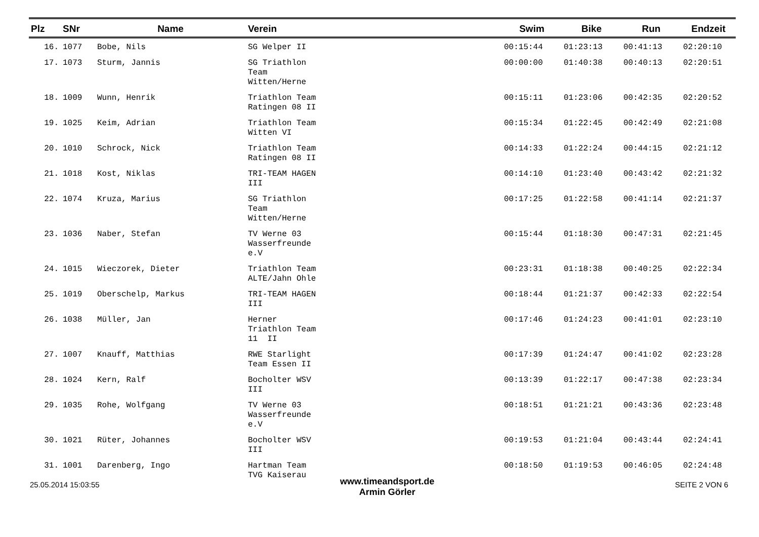| Plz | SNr | Name | Verein | Swim | Bike | Run | Endzeit |
| --- | --- | --- | --- | --- | --- | --- | --- |
| 16. | 1077 | Bobe, Nils | SG Welper II | 00:15:44 | 01:23:13 | 00:41:13 | 02:20:10 |
| 17. | 1073 | Sturm, Jannis | SG Triathlon Team Witten/Herne | 00:00:00 | 01:40:38 | 00:40:13 | 02:20:51 |
| 18. | 1009 | Wunn, Henrik | Triathlon Team Ratingen 08 II | 00:15:11 | 01:23:06 | 00:42:35 | 02:20:52 |
| 19. | 1025 | Keim, Adrian | Triathlon Team Witten VI | 00:15:34 | 01:22:45 | 00:42:49 | 02:21:08 |
| 20. | 1010 | Schrock, Nick | Triathlon Team Ratingen 08 II | 00:14:33 | 01:22:24 | 00:44:15 | 02:21:12 |
| 21. | 1018 | Kost, Niklas | TRI-TEAM HAGEN III | 00:14:10 | 01:23:40 | 00:43:42 | 02:21:32 |
| 22. | 1074 | Kruza, Marius | SG Triathlon Team Witten/Herne | 00:17:25 | 01:22:58 | 00:41:14 | 02:21:37 |
| 23. | 1036 | Naber, Stefan | TV Werne 03 Wasserfreunde e.V | 00:15:44 | 01:18:30 | 00:47:31 | 02:21:45 |
| 24. | 1015 | Wieczorek, Dieter | Triathlon Team ALTE/Jahn Ohle | 00:23:31 | 01:18:38 | 00:40:25 | 02:22:34 |
| 25. | 1019 | Oberschelp, Markus | TRI-TEAM HAGEN III | 00:18:44 | 01:21:37 | 00:42:33 | 02:22:54 |
| 26. | 1038 | Müller, Jan | Herner Triathlon Team 11 II | 00:17:46 | 01:24:23 | 00:41:01 | 02:23:10 |
| 27. | 1007 | Knauff, Matthias | RWE Starlight Team Essen II | 00:17:39 | 01:24:47 | 00:41:02 | 02:23:28 |
| 28. | 1024 | Kern, Ralf | Bocholter WSV III | 00:13:39 | 01:22:17 | 00:47:38 | 02:23:34 |
| 29. | 1035 | Rohe, Wolfgang | TV Werne 03 Wasserfreunde e.V | 00:18:51 | 01:21:21 | 00:43:36 | 02:23:48 |
| 30. | 1021 | Rüter, Johannes | Bocholter WSV III | 00:19:53 | 01:21:04 | 00:43:44 | 02:24:41 |
| 31. | 1001 | Darenberg, Ingo | Hartman Team TVG Kaiserau | 00:18:50 | 01:19:53 | 00:46:05 | 02:24:48 |
25.05.2014 15:03:55
www.timeandsport.de
Armin Görler
SEITE 2 VON 6